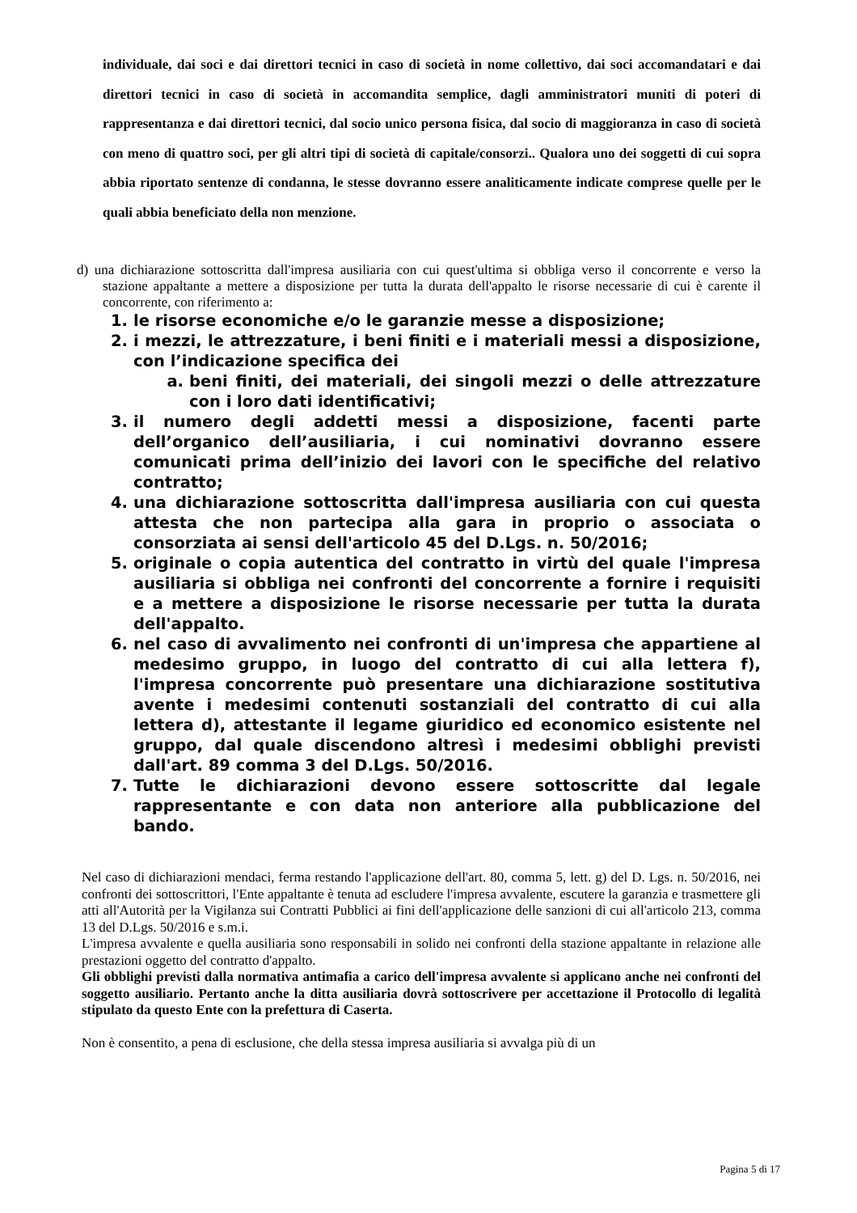individuale, dai soci e dai direttori tecnici in caso di società in nome collettivo, dai soci accomandatari e dai direttori tecnici in caso di società in accomandita semplice, dagli amministratori muniti di poteri di rappresentanza e dai direttori tecnici, dal socio unico persona fisica, dal socio di maggioranza in caso di società con meno di quattro soci, per gli altri tipi di società di capitale/consorzi.. Qualora uno dei soggetti di cui sopra abbia riportato sentenze di condanna, le stesse dovranno essere analiticamente indicate comprese quelle per le quali abbia beneficiato della non menzione.
d) una dichiarazione sottoscritta dall'impresa ausiliaria con cui quest'ultima si obbliga verso il concorrente e verso la stazione appaltante a mettere a disposizione per tutta la durata dell'appalto le risorse necessarie di cui è carente il concorrente, con riferimento a:
1. le risorse economiche e/o le garanzie messe a disposizione;
2. i mezzi, le attrezzature, i beni finiti e i materiali messi a disposizione, con l’indicazione specifica dei
a. beni finiti, dei materiali, dei singoli mezzi o delle attrezzature con i loro dati identificativi;
3. il numero degli addetti messi a disposizione, facenti parte dell’organico dell’ausiliaria, i cui nominativi dovranno essere comunicati prima dell’inizio dei lavori con le specifiche del relativo contratto;
4. una dichiarazione sottoscritta dall'impresa ausiliaria con cui questa attesta che non partecipa alla gara in proprio o associata o consorziata ai sensi dell'articolo 45 del D.Lgs. n. 50/2016;
5. originale o copia autentica del contratto in virtù del quale l'impresa ausiliaria si obbliga nei confronti del concorrente a fornire i requisiti e a mettere a disposizione le risorse necessarie per tutta la durata dell'appalto.
6. nel caso di avvalimento nei confronti di un'impresa che appartiene al medesimo gruppo, in luogo del contratto di cui alla lettera f), l'impresa concorrente può presentare una dichiarazione sostitutiva avente i medesimi contenuti sostanziali del contratto di cui alla lettera d), attestante il legame giuridico ed economico esistente nel gruppo, dal quale discendono altresì i medesimi obblighi previsti dall'art. 89 comma 3 del D.Lgs. 50/2016.
7. Tutte le dichiarazioni devono essere sottoscritte dal legale rappresentante e con data non anteriore alla pubblicazione del bando.
Nel caso di dichiarazioni mendaci, ferma restando l'applicazione dell'art. 80, comma 5, lett. g) del D. Lgs. n. 50/2016, nei confronti dei sottoscrittori, l'Ente appaltante è tenuta ad escludere l'impresa avvalente, escutere la garanzia e trasmettere gli atti all'Autorità per la Vigilanza sui Contratti Pubblici ai fini dell'applicazione delle sanzioni di cui all'articolo 213, comma 13 del D.Lgs. 50/2016 e s.m.i.
L'impresa avvalente e quella ausiliaria sono responsabili in solido nei confronti della stazione appaltante in relazione alle prestazioni oggetto del contratto d'appalto.
Gli obblighi previsti dalla normativa antimafia a carico dell'impresa avvalente si applicano anche nei confronti del soggetto ausiliario. Pertanto anche la ditta ausiliaria dovrà sottoscrivere per accettazione il Protocollo di legalità stipulato da questo Ente con la prefettura di Caserta.
Non è consentito, a pena di esclusione, che della stessa impresa ausiliaria si avvalga più di un
Pagina 5 di 17